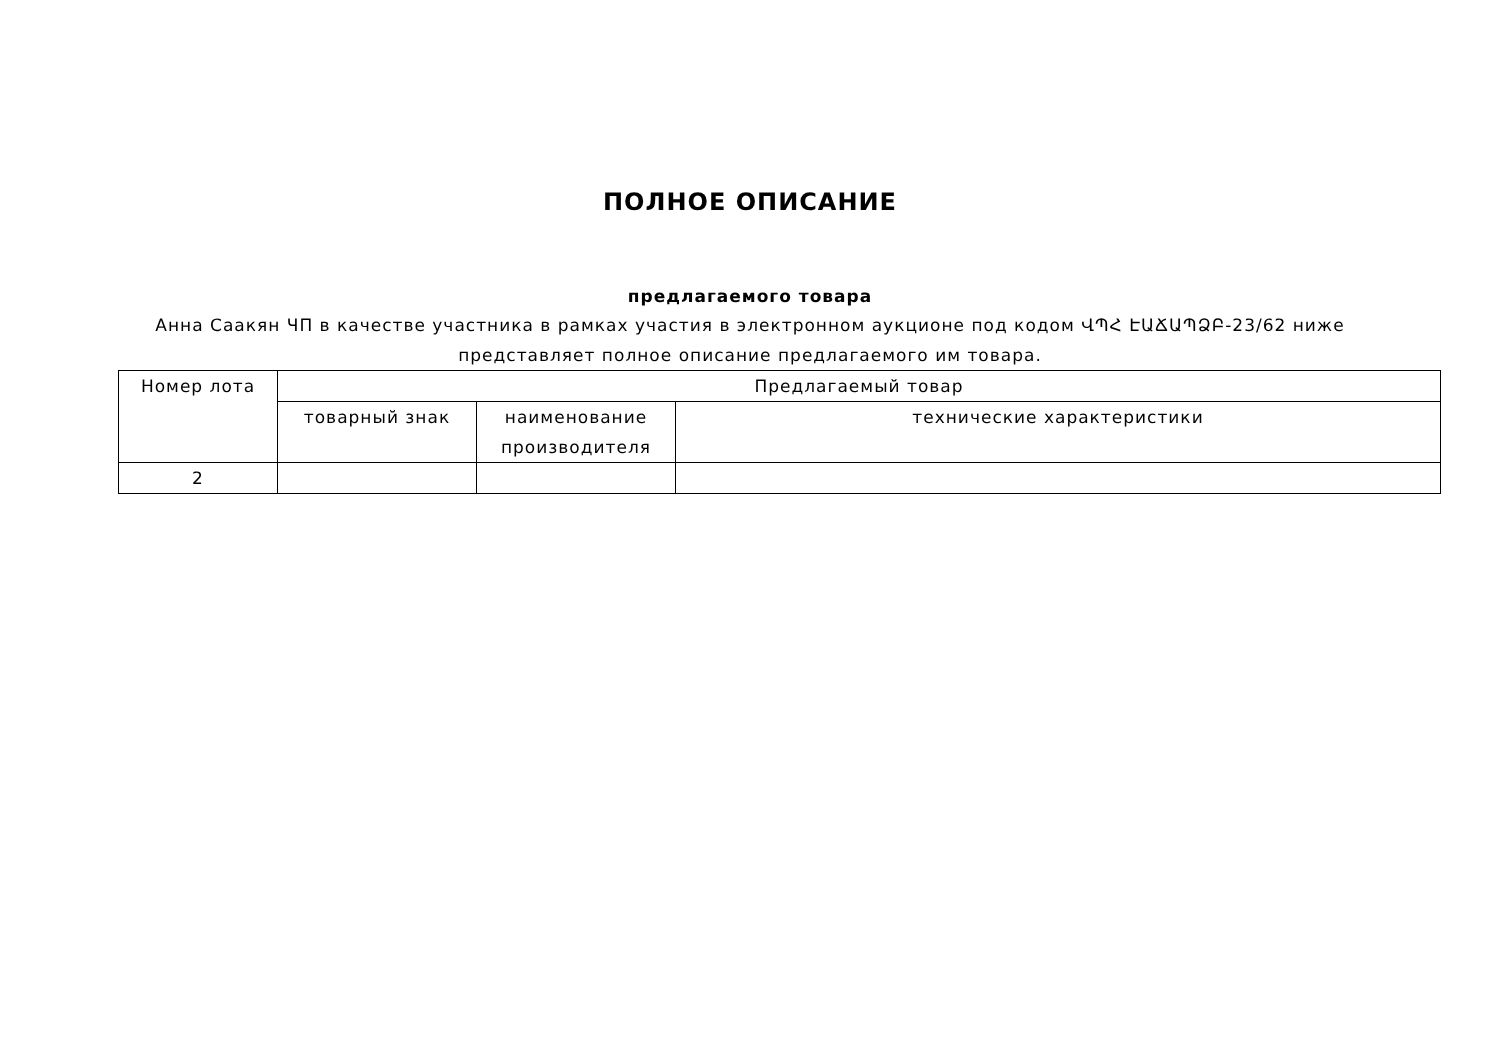ПОЛНОЕ ОПИСАНИЕ
предлагаемого товара
Анна Саакян ЧП в качестве участника в рамках участия в электронном аукционе под кодом ՎՊՀ ԷԱՃԱՊՁԲ-23/62 ниже представляет полное описание предлагаемого им товара.
| Номер лота | Предлагаемый товар | | |
| --- | --- | --- | --- |
| | товарный знак | наименование производителя | технические характеристики |
| 2 | | | |